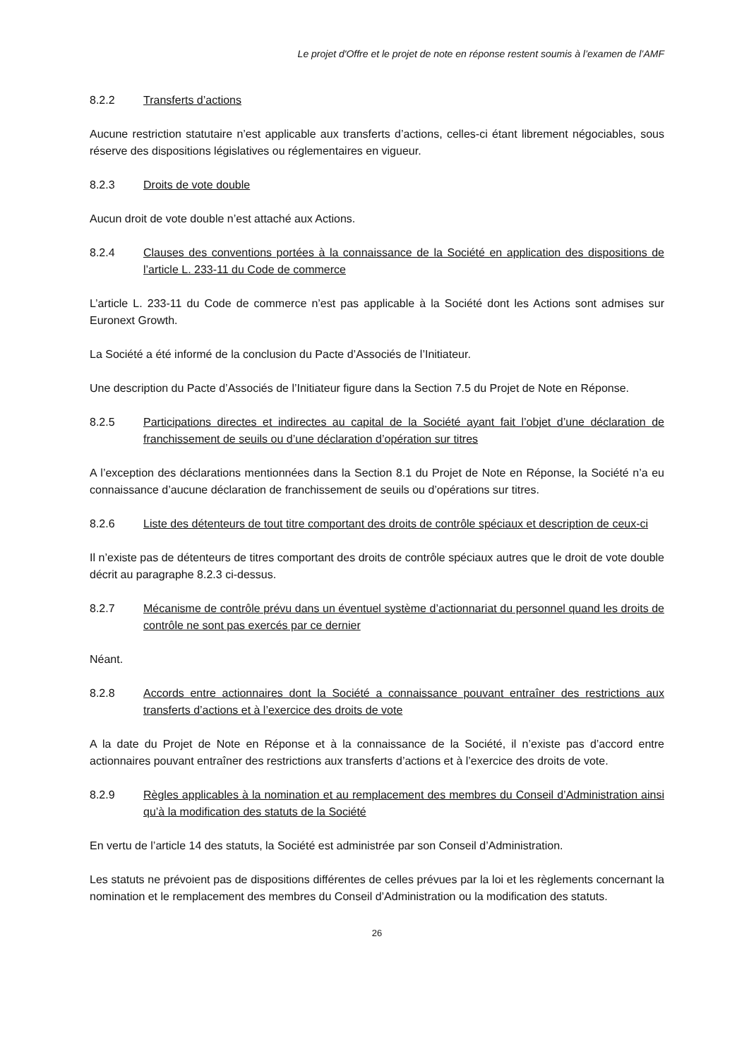Le projet d'Offre et le projet de note en réponse restent soumis à l’examen de l’AMF
8.2.2 Transferts d’actions
Aucune restriction statutaire n’est applicable aux transferts d’actions, celles-ci étant librement négociables, sous réserve des dispositions législatives ou réglementaires en vigueur.
8.2.3 Droits de vote double
Aucun droit de vote double n’est attaché aux Actions.
8.2.4 Clauses des conventions portées à la connaissance de la Société en application des dispositions de l’article L. 233-11 du Code de commerce
L’article L. 233-11 du Code de commerce n’est pas applicable à la Société dont les Actions sont admises sur Euronext Growth.
La Société a été informé de la conclusion du Pacte d’Associés de l’Initiateur.
Une description du Pacte d’Associés de l’Initiateur figure dans la Section 7.5 du Projet de Note en Réponse.
8.2.5 Participations directes et indirectes au capital de la Société ayant fait l’objet d’une déclaration de franchissement de seuils ou d’une déclaration d’opération sur titres
A l’exception des déclarations mentionnées dans la Section 8.1 du Projet de Note en Réponse, la Société n’a eu connaissance d’aucune déclaration de franchissement de seuils ou d’opérations sur titres.
8.2.6 Liste des détenteurs de tout titre comportant des droits de contrôle spéciaux et description de ceux-ci
Il n’existe pas de détenteurs de titres comportant des droits de contrôle spéciaux autres que le droit de vote double décrit au paragraphe 8.2.3 ci-dessus.
8.2.7 Mécanisme de contrôle prévu dans un éventuel système d’actionnariat du personnel quand les droits de contrôle ne sont pas exercés par ce dernier
Néant.
8.2.8 Accords entre actionnaires dont la Société a connaissance pouvant entraîner des restrictions aux transferts d’actions et à l’exercice des droits de vote
A la date du Projet de Note en Réponse et à la connaissance de la Société, il n’existe pas d’accord entre actionnaires pouvant entraîner des restrictions aux transferts d’actions et à l’exercice des droits de vote.
8.2.9 Règles applicables à la nomination et au remplacement des membres du Conseil d’Administration ainsi qu’à la modification des statuts de la Société
En vertu de l’article 14 des statuts, la Société est administrée par son Conseil d’Administration.
Les statuts ne prévoient pas de dispositions différentes de celles prévues par la loi et les règlements concernant la nomination et le remplacement des membres du Conseil d’Administration ou la modification des statuts.
26